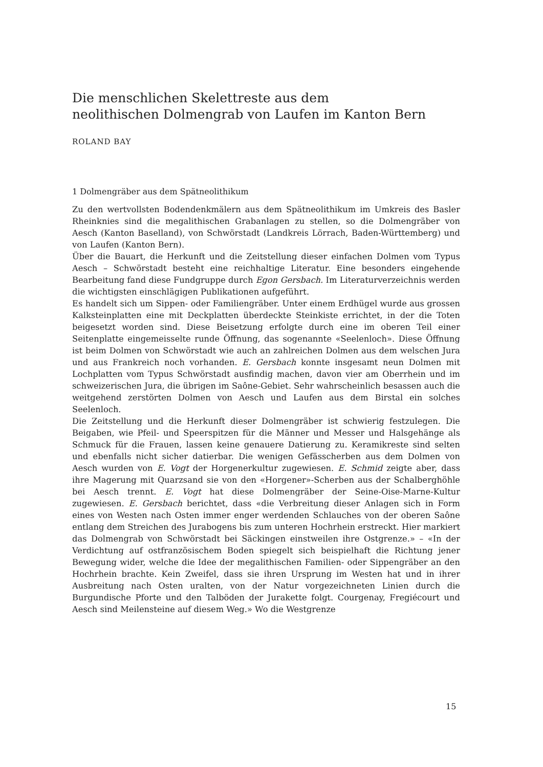Die menschlichen Skelettreste aus dem
neolithischen Dolmengrab von Laufen im Kanton Bern
ROLAND BAY
1 Dolmengräber aus dem Spätneolithikum
Zu den wertvollsten Bodendenkmälern aus dem Spätneolithikum im Umkreis des Basler Rheinknies sind die megalithischen Grabanlagen zu stellen, so die Dolmengräber von Aesch (Kanton Baselland), von Schwörstadt (Landkreis Lörrach, Baden-Württemberg) und von Laufen (Kanton Bern).
Über die Bauart, die Herkunft und die Zeitstellung dieser einfachen Dolmen vom Typus Aesch – Schwörstadt besteht eine reichhaltige Literatur. Eine besonders eingehende Bearbeitung fand diese Fundgruppe durch Egon Gersbach. Im Literaturverzeichnis werden die wichtigsten einschlägigen Publikationen aufgeführt.
Es handelt sich um Sippen- oder Familiengräber. Unter einem Erdhügel wurde aus grossen Kalksteinplatten eine mit Deckplatten überdeckte Steinkiste errichtet, in der die Toten beigesetzt worden sind. Diese Beisetzung erfolgte durch eine im oberen Teil einer Seitenplatte eingemeisselte runde Öffnung, das sogenannte «Seelenloch». Diese Öffnung ist beim Dolmen von Schwörstadt wie auch an zahlreichen Dolmen aus dem welschen Jura und aus Frankreich noch vorhanden. E. Gersbach konnte insgesamt neun Dolmen mit Lochplatten vom Typus Schwörstadt ausfindig machen, davon vier am Oberrhein und im schweizerischen Jura, die übrigen im Saône-Gebiet. Sehr wahrscheinlich besassen auch die weitgehend zerstörten Dolmen von Aesch und Laufen aus dem Birstal ein solches Seelenloch.
Die Zeitstellung und die Herkunft dieser Dolmengräber ist schwierig festzulegen. Die Beigaben, wie Pfeil- und Speerspitzen für die Männer und Messer und Halsgehänge als Schmuck für die Frauen, lassen keine genauere Datierung zu. Keramikreste sind selten und ebenfalls nicht sicher datierbar. Die wenigen Gefässcherben aus dem Dolmen von Aesch wurden von E. Vogt der Horgenerkultur zugewiesen. E. Schmid zeigte aber, dass ihre Magerung mit Quarzsand sie von den «Horgener»-Scherben aus der Schalberghöhle bei Aesch trennt. E. Vogt hat diese Dolmengräber der Seine-Oise-Marne-Kultur zugewiesen. E. Gersbach berichtet, dass «die Verbreitung dieser Anlagen sich in Form eines von Westen nach Osten immer enger werdenden Schlauches von der oberen Saône entlang dem Streichen des Jurabogens bis zum unteren Hochrhein erstreckt. Hier markiert das Dolmengrab von Schwörstadt bei Säckingen einstweilen ihre Ostgrenze.» – «In der Verdichtung auf ostfranzösischem Boden spiegelt sich beispielhaft die Richtung jener Bewegung wider, welche die Idee der megalithischen Familien- oder Sippengräber an den Hochrhein brachte. Kein Zweifel, dass sie ihren Ursprung im Westen hat und in ihrer Ausbreitung nach Osten uralten, von der Natur vorgezeichneten Linien durch die Burgundische Pforte und den Talböden der Jurakette folgt. Courgenay, Fregiécourt und Aesch sind Meilensteine auf diesem Weg.» Wo die Westgrenze
15